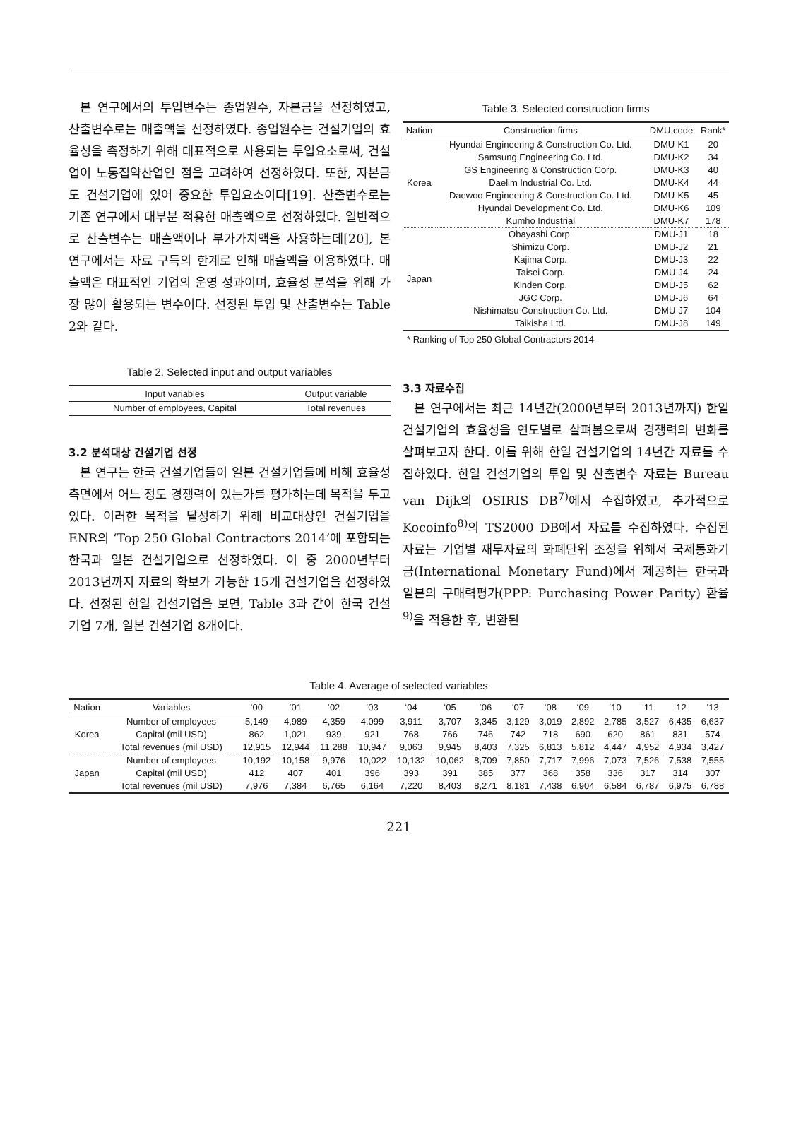본 연구에서의 투입변수는 종업원수, 자본금을 선정하였고, 산출변수로는 매출액을 선정하였다. 종업원수는 건설기업의 효율성을 측정하기 위해 대표적으로 사용되는 투입요소로써, 건설업이 노동집약산업인 점을 고려하여 선정하였다. 또한, 자본금도 건설기업에 있어 중요한 투입요소이다[19]. 산출변수로는 기존 연구에서 대부분 적용한 매출액으로 선정하였다. 일반적으로 산출변수는 매출액이나 부가가치액을 사용하는데[20], 본 연구에서는 자료 구득의 한계로 인해 매출액을 이용하였다. 매출액은 대표적인 기업의 운영 성과이며, 효율성 분석을 위해 가장 많이 활용되는 변수이다. 선정된 투입 및 산출변수는 Table 2와 같다.
Table 2. Selected input and output variables
| Input variables | Output variable |
| --- | --- |
| Number of employees, Capital | Total revenues |
3.2 분석대상 건설기업 선정
본 연구는 한국 건설기업들이 일본 건설기업들에 비해 효율성 측면에서 어느 정도 경쟁력이 있는가를 평가하는데 목적을 두고 있다. 이러한 목적을 달성하기 위해 비교대상인 건설기업을 ENR의 ‘Top 250 Global Contractors 2014’에 포함되는 한국과 일본 건설기업으로 선정하였다. 이 중 2000년부터 2013년까지 자료의 확보가 가능한 15개 건설기업을 선정하였다. 선정된 한일 건설기업을 보면, Table 3과 같이 한국 건설기업 7개, 일본 건설기업 8개이다.
Table 3. Selected construction firms
| Nation | Construction firms | DMU code | Rank* |
| --- | --- | --- | --- |
| Korea | Hyundai Engineering & Construction Co. Ltd. | DMU-K1 | 20 |
| | Samsung Engineering Co. Ltd. | DMU-K2 | 34 |
| | GS Engineering & Construction Corp. | DMU-K3 | 40 |
| | Daelim Industrial Co. Ltd. | DMU-K4 | 44 |
| | Daewoo Engineering & Construction Co. Ltd. | DMU-K5 | 45 |
| | Hyundai Development Co. Ltd. | DMU-K6 | 109 |
| | Kumho Industrial | DMU-K7 | 178 |
| Japan | Obayashi Corp. | DMU-J1 | 18 |
| | Shimizu Corp. | DMU-J2 | 21 |
| | Kajima Corp. | DMU-J3 | 22 |
| | Taisei Corp. | DMU-J4 | 24 |
| | Kinden Corp. | DMU-J5 | 62 |
| | JGC Corp. | DMU-J6 | 64 |
| | Nishimatsu Construction Co. Ltd. | DMU-J7 | 104 |
| | Taikisha Ltd. | DMU-J8 | 149 |
* Ranking of Top 250 Global Contractors 2014
3.3 자료수집
본 연구에서는 최근 14년간(2000년부터 2013년까지) 한일 건설기업의 효율성을 연도별로 살펴봄으로써 경쟁력의 변화를 살펴보고자 한다. 이를 위해 한일 건설기업의 14년간 자료를 수집하였다. 한일 건설기업의 투입 및 산출변수 자료는 Bureau van Dijk의 OSIRIS DB<sup>7)</sup>에서 수집하였고, 추가적으로 Kocoinfo<sup>8)</sup>의 TS2000 DB에서 자료를 수집하였다. 수집된 자료는 기업별 재무자료의 화폐단위 조정을 위해서 국제통화기금(International Monetary Fund)에서 제공하는 한국과 일본의 구매력평가(PPP: Purchasing Power Parity) 환율<sup>9)</sup>을 적용한 후, 변환된
Table 4. Average of selected variables
| Nation | Variables | ‘00 | ‘01 | ‘02 | ‘03 | ‘04 | ‘05 | ‘06 | ‘07 | ‘08 | ‘09 | ‘10 | ‘11 | ‘12 | ‘13 |
| --- | --- | --- | --- | --- | --- | --- | --- | --- | --- | --- | --- | --- | --- | --- | --- |
| Korea | Number of employees | 5,149 | 4,989 | 4,359 | 4,099 | 3,911 | 3,707 | 3,345 | 3,129 | 3,019 | 2,892 | 2,785 | 3,527 | 6,435 | 6,637 |
| | Capital (mil USD) | 862 | 1,021 | 939 | 921 | 768 | 766 | 746 | 742 | 718 | 690 | 620 | 861 | 831 | 574 |
| | Total revenues (mil USD) | 12,915 | 12,944 | 11,288 | 10,947 | 9,063 | 9,945 | 8,403 | 7,325 | 6,813 | 5,812 | 4,447 | 4,952 | 4,934 | 3,427 |
| Japan | Number of employees | 10,192 | 10,158 | 9,976 | 10,022 | 10,132 | 10,062 | 8,709 | 7,850 | 7,717 | 7,996 | 7,073 | 7,526 | 7,538 | 7,555 |
| | Capital (mil USD) | 412 | 407 | 401 | 396 | 393 | 391 | 385 | 377 | 368 | 358 | 336 | 317 | 314 | 307 |
| | Total revenues (mil USD) | 7,976 | 7,384 | 6,765 | 6,164 | 7,220 | 8,403 | 8,271 | 8,181 | 7,438 | 6,904 | 6,584 | 6,787 | 6,975 | 6,788 |
221